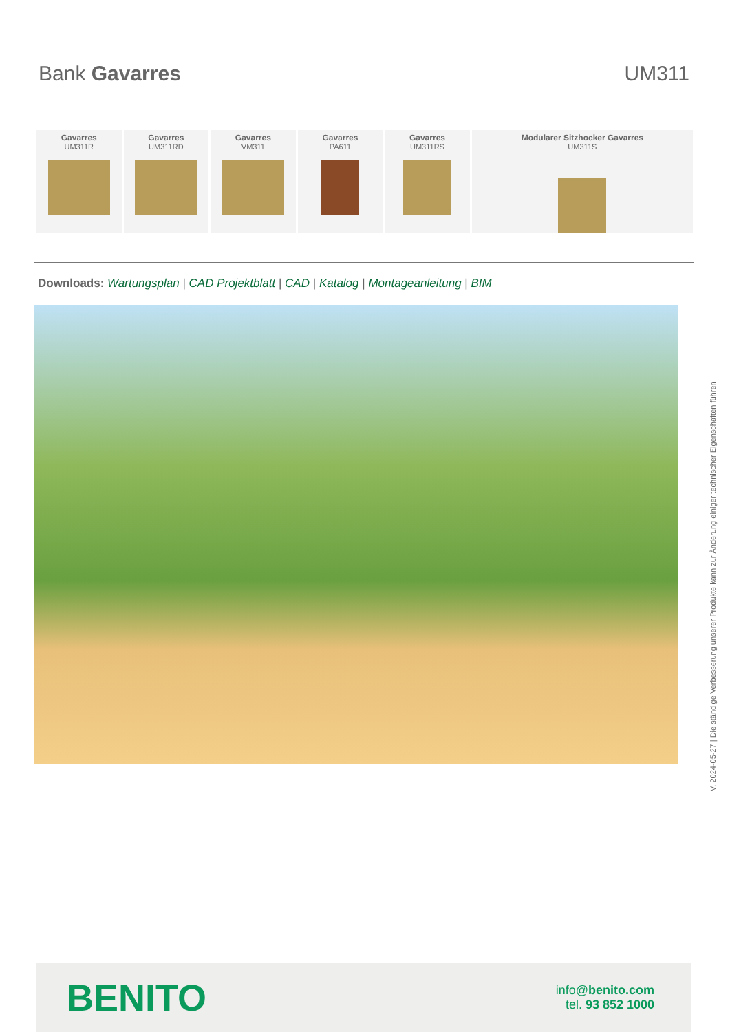Bank Gavarres UM311
Gavarres
UM311R
Gavarres
UM311RD
Gavarres
VM311
Gavarres
PA611
Gavarres
UM311RS
Modularer Sitzhocker Gavarres
UM311S
Downloads: Wartungsplan | CAD Projektblatt | CAD | Katalog | Montageanleitung | BIM
V. 2024-05-27 | Die ständige Verbesserung unserer Produkte kann zur Änderung einiger technischer Eigenschaften führen
BENITO
info@benito.com
tel. 93 852 1000